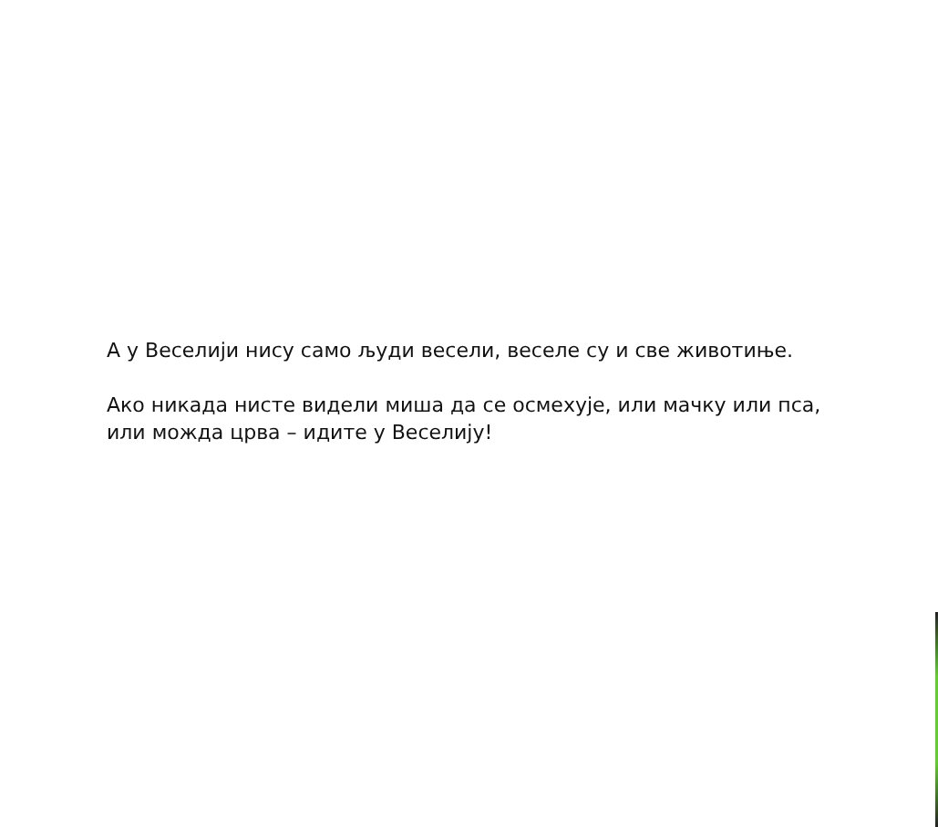А у Веселији нису само људи весели, веселе су и све животиње.
Ако никада нисте видели миша да се осмехује, или мачку или пса, или можда црва – идите у Веселију!